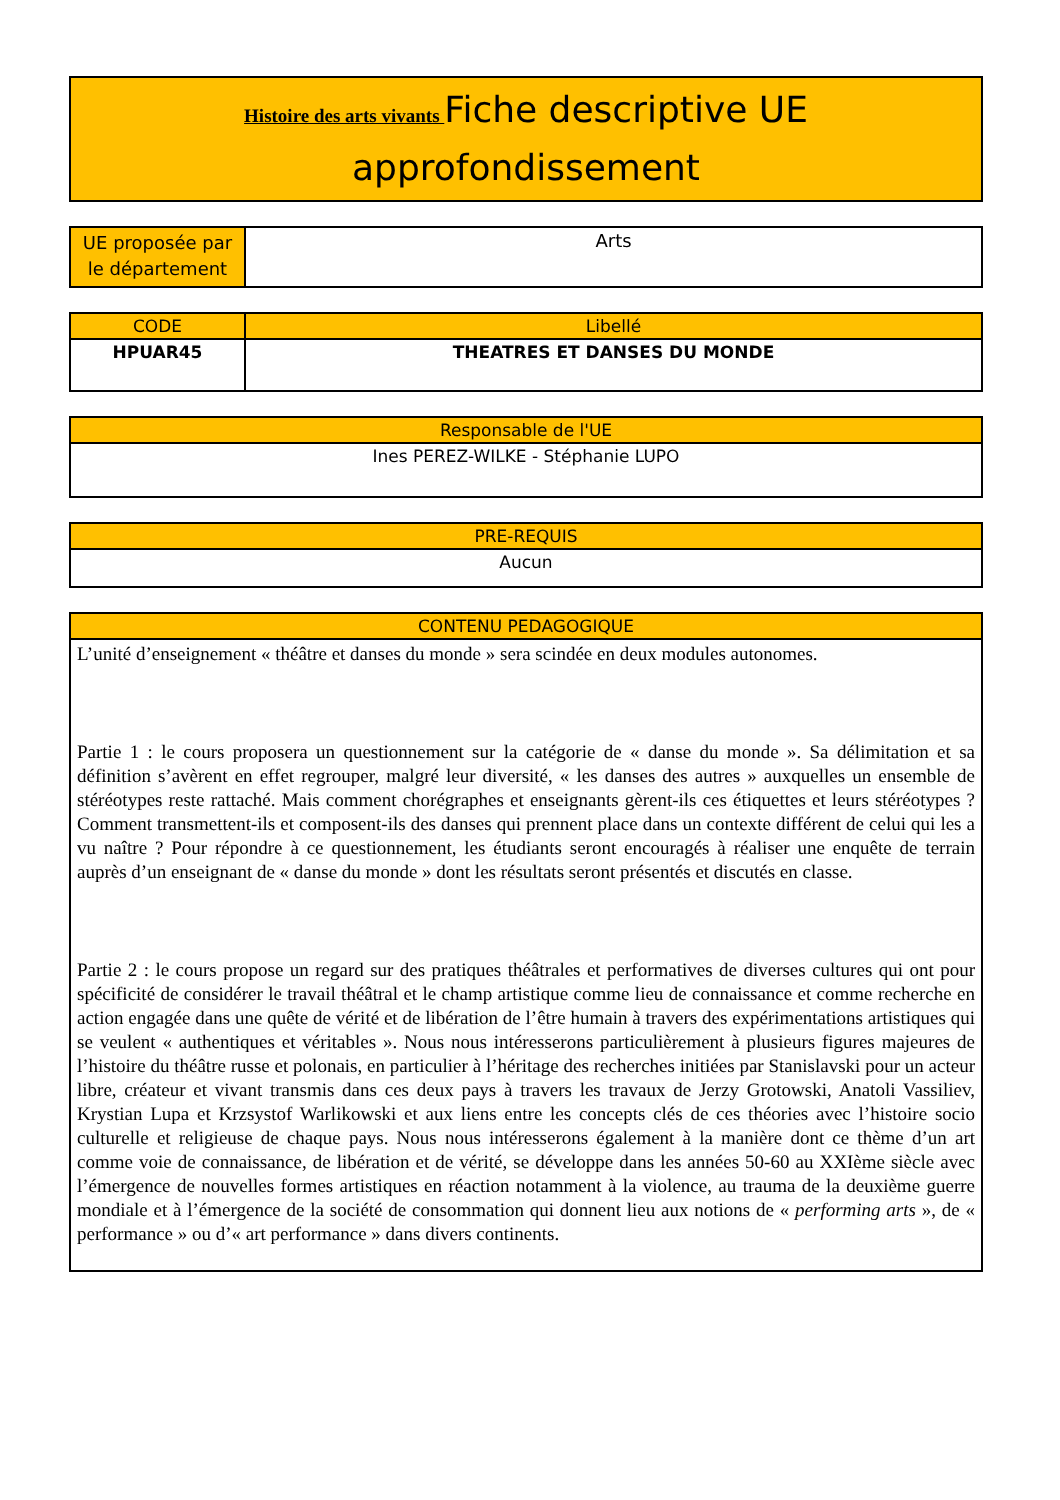| Histoire des arts vivants Fiche descriptive UE approfondissement |
| UE proposée par le département | Arts |
| CODE | Libellé |
| --- | --- |
| HPUAR45 | THEATRES ET DANSES DU MONDE |
| Responsable de l'UE |
| --- |
| Ines PEREZ-WILKE - Stéphanie LUPO |
| PRE-REQUIS |
| --- |
| Aucun |
| CONTENU PEDAGOGIQUE |
| --- |
| L’unité d’enseignement « théâtre et danses du monde » sera scindée en deux modules autonomes. Partie 1 : le cours proposera un questionnement sur la catégorie de « danse du monde ». Sa délimitation et sa définition s’avèrent en effet regrouper, malgré leur diversité, « les danses des autres » auxquelles un ensemble de stéréotypes reste rattaché. Mais comment chorégraphes et enseignants gèrent-ils ces étiquettes et leurs stéréotypes ? Comment transmettent-ils et composent-ils des danses qui prennent place dans un contexte différent de celui qui les a vu naître ? Pour répondre à ce questionnement, les étudiants seront encouragés à réaliser une enquête de terrain auprès d’un enseignant de « danse du monde » dont les résultats seront présentés et discutés en classe. Partie 2 : le cours propose un regard sur des pratiques théâtrales et performatives de diverses cultures qui ont pour spécificité de considérer le travail théâtral et le champ artistique comme lieu de connaissance et comme recherche en action engagée dans une quête de vérité et de libération de l’être humain à travers des expérimentations artistiques qui se veulent « authentiques et véritables ». Nous nous intéresserons particulièrement à plusieurs figures majeures de l’histoire du théâtre russe et polonais, en particulier à l’héritage des recherches initiées par Stanislavski pour un acteur libre, créateur et vivant transmis dans ces deux pays à travers les travaux de Jerzy Grotowski, Anatoli Vassiliev, Krystian Lupa et Krzsystof Warlikowski et aux liens entre les concepts clés de ces théories avec l’histoire socio culturelle et religieuse de chaque pays. Nous nous intéresserons également à la manière dont ce thème d’un art comme voie de connaissance, de libération et de vérité, se développe dans les années 50-60 au XXIème siècle avec l’émergence de nouvelles formes artistiques en réaction notamment à la violence, au trauma de la deuxième guerre mondiale et à l’émergence de la société de consommation qui donnent lieu aux notions de « performing arts », de « performance » ou d’« art performance » dans divers continents. |